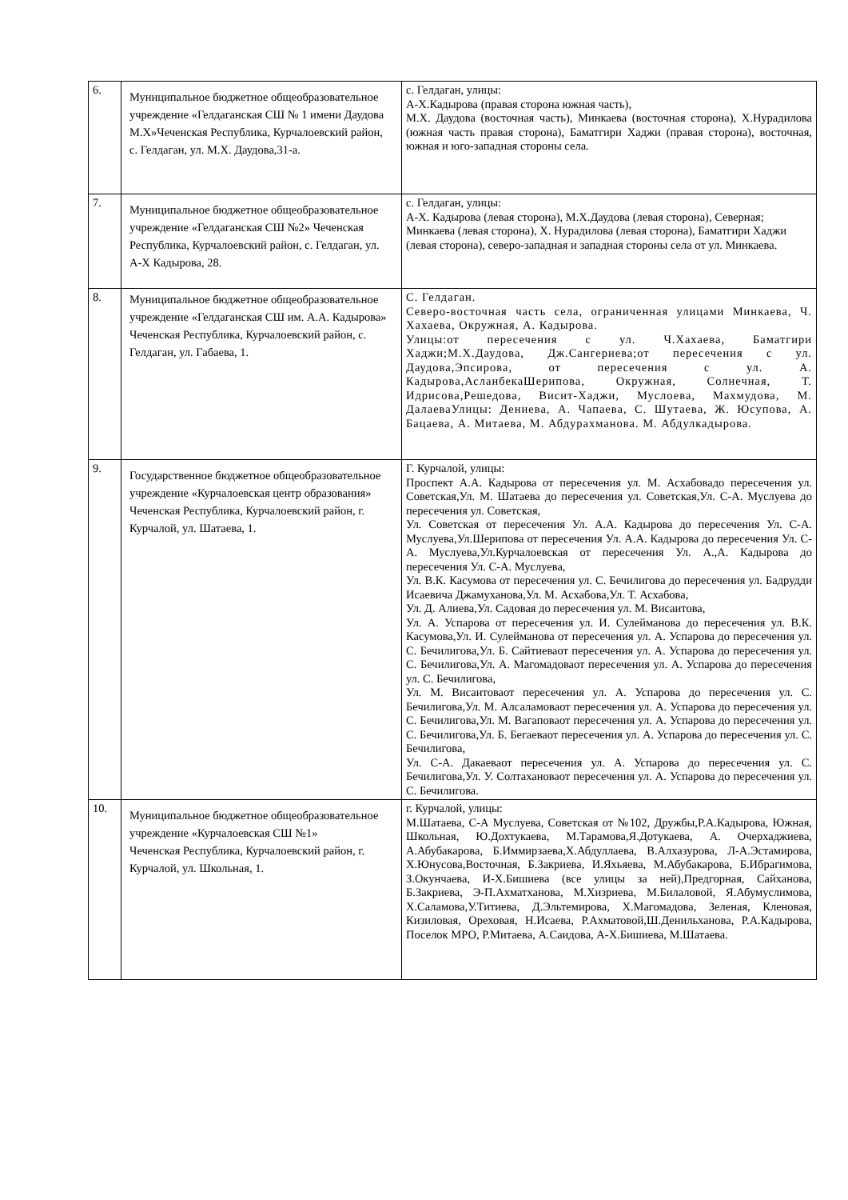| 6. | Муниципальное бюджетное общеобразовательное учреждение «Гелдаганская СШ № 1 имени Даудова М.Х»Чеченская Республика, Курчалоевский район, с. Гелдаган, ул. М.Х. Даудова,31-а. | с. Гелдаган, улицы: А-Х.Кадырова (правая сторона южная часть), М.Х. Даудова (восточная часть), Минкаева (восточная сторона), Х.Нурадилова (южная часть правая сторона), Баматгири Хаджи (правая сторона), восточная, южная и юго-западная стороны села. |
| 7. | Муниципальное бюджетное общеобразовательное учреждение «Гелдаганская СШ №2» Чеченская Республика, Курчалоевский район, с. Гелдаган, ул. А-Х Кадырова, 28. | с. Гелдаган, улицы: А-Х. Кадырова (левая сторона), М.Х.Даудова (левая сторона), Северная; Минкаева (левая сторона), Х. Нурадилова (левая сторона), Баматгири Хаджи (левая сторона), северо-западная и западная стороны села от ул. Минкаева. |
| 8. | Муниципальное бюджетное общеобразовательное учреждение «Гелдаганская СШ им. А.А. Кадырова» Чеченская Республика, Курчалоевский район, с. Гелдаган, ул. Габаева, 1. | С. Гелдаган. Северо-восточная часть села, ограниченная улицами Минкаева, Ч. Хахаева, Окружная, А. Кадырова. Улицы:от пересечения с ул. Ч.Хахаева, Баматгири Хаджи;М.Х.Даудова, Дж.Сангериева;от пересечения с ул. Даудова,Эпсирова, от пересечения с ул. А. Кадырова,АсланбекаШерипова, Окружная, Солнечная, Т. Идрисова,Решедова, Висит-Хаджи, Муслоева, Махмудова, М. ДалаеваУлицы: Дениева, А. Чапаева, С. Шутаева, Ж. Юсупова, А. Бацаева, А. Митаева, М. Абдурахманова. М. Абдулкадырова. |
| 9. | Государственное бюджетное общеобразовательное учреждение «Курчалоевская центр образования» Чеченская Республика, Курчалоевский район, г. Курчалой, ул. Шатаева, 1. | Г. Курчалой, улицы: Проспект А.А. Кадырова от пересечения ул. М. Асхабовадо пересечения ул. Советская,Ул. М. Шатаева до пересечения ул. Советская,Ул. С-А. Муслуева до пересечения ул. Советская, Ул. Советская от пересечения Ул. А.А. Кадырова до пересечения Ул. С-А. Муслуева,Ул.Шерипова от пересечения Ул. А.А. Кадырова до пересечения Ул. С-А. Муслуева,Ул.Курчалоевская от пересечения Ул. А.,А. Кадырова до пересечения Ул. С-А. Муслуева, Ул. В.К. Касумова от пересечения ул. С. Бечилигова до пересечения ул. Бадрудди Исаевича Джамуханова,Ул. М. Асхабова,Ул. Т. Асхабова, Ул. Д. Алиева,Ул. Садовая до пересечения ул. М. Висаитова, Ул. А. Успарова от пересечения ул. И. Сулейманова до пересечения ул. В.К. Касумова,Ул. И. Сулейманова от пересечения ул. А. Успарова до пересечения ул. С. Бечилигова,Ул. Б. Сайтиеваот пересечения ул. А. Успарова до пересечения ул. С. Бечилигова,Ул. А. Магомадоваот пересечения ул. А. Успарова до пересечения ул. С. Бечилигова, Ул. М. Висаитоваот пересечения ул. А. Успарова до пересечения ул. С. Бечилигова,Ул. М. Алсаламоваот пересечения ул. А. Успарова до пересечения ул. С. Бечилигова,Ул. М. Вагаповаот пересечения ул. А. Успарова до пересечения ул. С. Бечилигова,Ул. Б. Бегаеваот пересечения ул. А. Успарова до пересечения ул. С. Бечилигова, Ул. С-А. Дакаеваот пересечения ул. А. Успарова до пересечения ул. С. Бечилигова,Ул. У. Солтахановаот пересечения ул. А. Успарова до пересечения ул. С. Бечилигова. |
| 10. | Муниципальное бюджетное общеобразовательное учреждение «Курчалоевская СШ №1» Чеченская Республика, Курчалоевский район, г. Курчалой, ул. Школьная, 1. | г. Курчалой, улицы: М.Шатаева, С-А Муслуева, Советская от №102, Дружбы,Р.А.Кадырова, Южная, Школьная, Ю.Дохтукаева, М.Тарамова,Я.Дотукаева, А. Очерхаджиева, А.Абубакарова, Б.Иммирзаева,Х.Абдуллаева, В.Алхазурова, Л-А.Эстамирова, Х.Юнусова,Восточная, Б.Закриева, И.Яхьяева, М.Абубакарова, Б.Ибрагимова, З.Окунчаева, И-Х.Бишиева (все улицы за ней),Предгорная, Сайханова, Б.Закриева, Э-П.Ахматханова, М.Хизриева, М.Билаловой, Я.Абумуслимова, Х.Саламова,У.Титиева, Д.Эльтемирова, Х.Магомадова, Зеленая, Кленовая, Кизиловая, Ореховая, Н.Исаева, Р.Ахматовой,Ш.Денильханова, Р.А.Кадырова, Поселок МРО, Р.Митаева, А.Саидова, А-Х.Бишиева, М.Шатаева. |